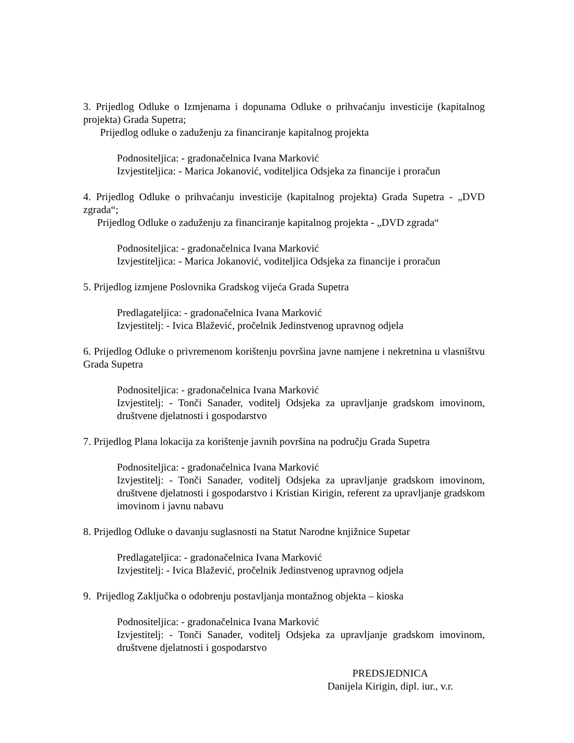3. Prijedlog Odluke o Izmjenama i dopunama Odluke o prihvaćanju investicije (kapitalnog projekta) Grada Supetra;
Prijedlog odluke o zaduženju za financiranje kapitalnog projekta
Podnositeljica: - gradonačelnica Ivana Marković
Izvjestiteljica: - Marica Jokanović, voditeljica Odsjeka za financije i proračun
4. Prijedlog Odluke o prihvaćanju investicije (kapitalnog projekta) Grada Supetra - „DVD zgrada“;
Prijedlog Odluke o zaduženju za financiranje kapitalnog projekta - „DVD zgrada“
Podnositeljica: - gradonačelnica Ivana Marković
Izvjestiteljica: - Marica Jokanović, voditeljica Odsjeka za financije i proračun
5. Prijedlog izmjene Poslovnika Gradskog vijeća Grada Supetra
Predlagateljica: - gradonačelnica Ivana Marković
Izvjestitelj: - Ivica Blažević, pročelnik Jedinstvenog upravnog odjela
6. Prijedlog Odluke o privremenom korištenju površina javne namjene i nekretnina u vlasništvu Grada Supetra
Podnositeljica: - gradonačelnica Ivana Marković
Izvjestitelj: - Tonči Sanader, voditelj Odsjeka za upravljanje gradskom imovinom, društvene djelatnosti i gospodarstvo
7. Prijedlog Plana lokacija za korištenje javnih površina na području Grada Supetra
Podnositeljica: - gradonačelnica Ivana Marković
Izvjestitelj: - Tonči Sanader, voditelj Odsjeka za upravljanje gradskom imovinom, društvene djelatnosti i gospodarstvo i Kristian Kirigin, referent za upravljanje gradskom imovinom i javnu nabavu
8. Prijedlog Odluke o davanju suglasnosti na Statut Narodne knjižnice Supetar
Predlagateljica: - gradonačelnica Ivana Marković
Izvjestitelj: - Ivica Blažević, pročelnik Jedinstvenog upravnog odjela
9. Prijedlog Zaključka o odobrenju postavljanja montažnog objekta – kioska
Podnositeljica: - gradonačelnica Ivana Marković
Izvjestitelj: - Tonči Sanader, voditelj Odsjeka za upravljanje gradskom imovinom, društvene djelatnosti i gospodarstvo
PREDSJEDNICA
Danijela Kirigin, dipl. iur., v.r.